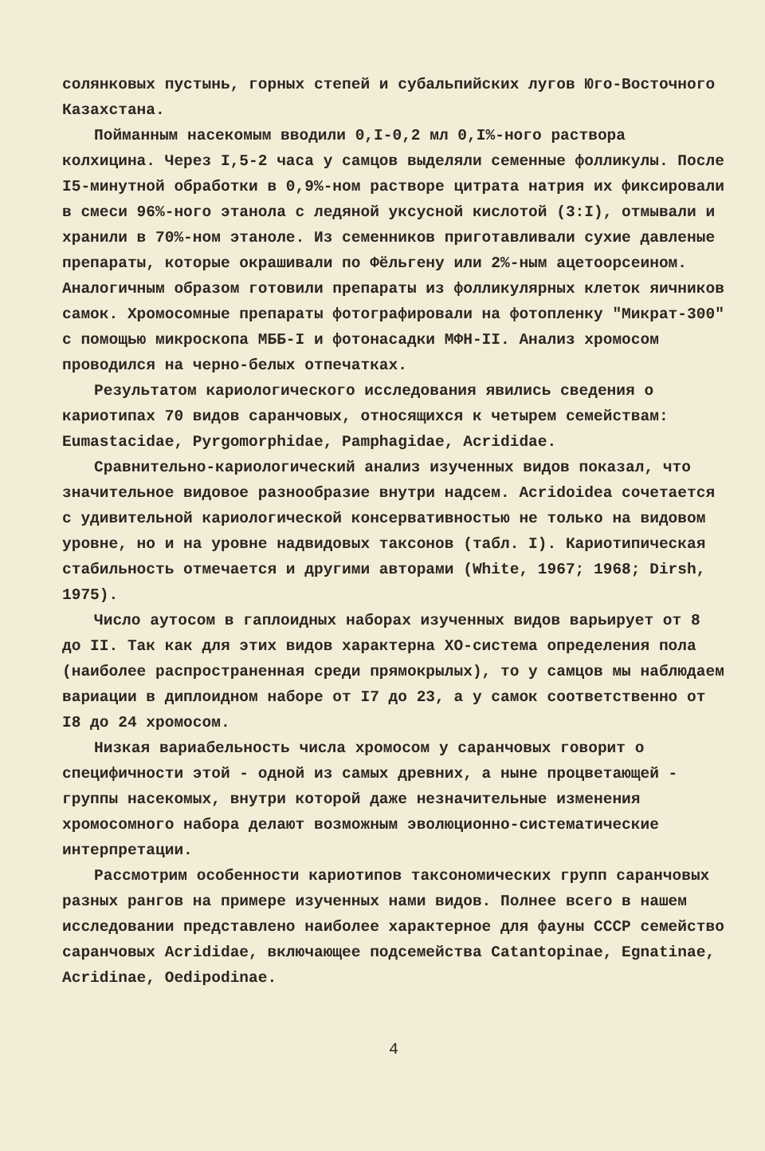солянковых пустынь, горных степей и субальпийских лугов Юго-Восточного Казахстана.
Пойманным насекомым вводили 0,I-0,2 мл 0,I%-ного раствора колхицина. Через I,5-2 часа у самцов выделяли семенные фолликулы. После I5-минутной обработки в 0,9%-ном растворе цитрата натрия их фиксировали в смеси 96%-ного этанола с ледяной уксусной кислотой (3:I), отмывали и хранили в 70%-ном этаноле. Из семенников приготавливали сухие давленые препараты, которые окрашивали по Фёльгену или 2%-ным ацетоорсеином. Аналогичным образом готовили препараты из фолликулярных клеток яичников самок. Хромосомные препараты фотографировали на фотопленку "Микрат-300" с помощью микроскопа МББ-I и фотонасадки МФН-II. Анализ хромосом проводился на черно-белых отпечатках.
Результатом кариологического исследования явились сведения о кариотипах 70 видов саранчовых, относящихся к четырем семействам: Eumastacidae, Pyrgomorphidae, Pamphagidae, Acrididae.
Сравнительно-кариологический анализ изученных видов показал, что значительное видовое разнообразие внутри надсем. Acridoidea сочетается с удивительной кариологической консервативностью не только на видовом уровне, но и на уровне надвидовых таксонов (табл. I). Кариотипическая стабильность отмечается и другими авторами (White, 1967; 1968; Dirsh, 1975).
Число аутосом в гаплоидных наборах изученных видов варьирует от 8 до II. Так как для этих видов характерна XO-система определения пола (наиболее распространенная среди прямокрылых), то у самцов мы наблюдаем вариации в диплоидном наборе от I7 до 23, а у самок соответственно от I8 до 24 хромосом.
Низкая вариабельность числа хромосом у саранчовых говорит о специфичности этой - одной из самых древних, а ныне процветающей - группы насекомых, внутри которой даже незначительные изменения хромосомного набора делают возможным эволюционно-систематические интерпретации.
Рассмотрим особенности кариотипов таксономических групп саранчовых разных рангов на примере изученных нами видов. Полнее всего в нашем исследовании представлено наиболее характерное для фауны СССР семейство саранчовых Acrididae, включающее подсемейства Catantopinae, Egnatinae, Acridinae, Oedipodinae.
4